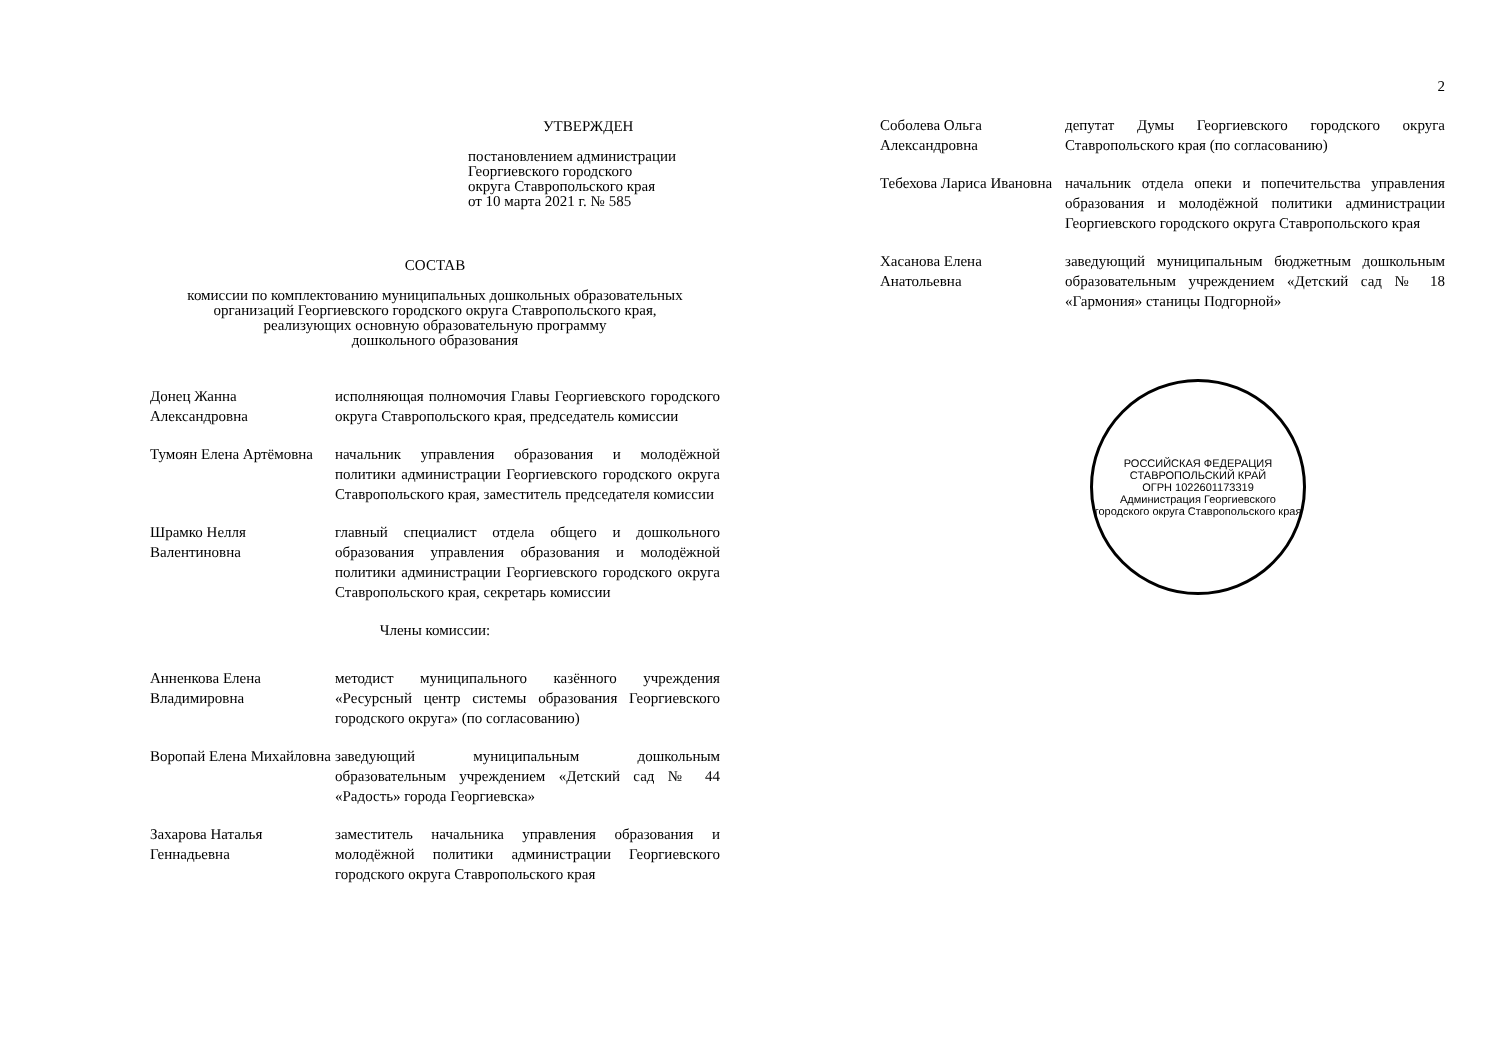УТВЕРЖДЕН
постановлением администрации
Георгиевского городского
округа Ставропольского края
от 10 марта 2021 г. № 585
СОСТАВ
комиссии по комплектованию муниципальных дошкольных образовательных
организаций Георгиевского городского округа Ставропольского края,
реализующих основную образовательную программу
дошкольного образования
| Донец Жанна Александровна | исполняющая полномочия Главы Георгиевского городского округа Ставропольского края, председатель комиссии |
| Тумоян Елена Артёмовна | начальник управления образования и молодёжной политики администрации Георгиевского городского округа Ставропольского края, заместитель председателя комиссии |
| Шрамко Нелля Валентиновна | главный специалист отдела общего и дошкольного образования управления образования и молодёжной политики администрации Георгиевского городского округа Ставропольского края, секретарь комиссии |
| Члены комиссии: | |
| Анненкова Елена Владимировна | методист муниципального казённого учреждения «Ресурсный центр системы образования Георгиевского городского округа» (по согласованию) |
| Воропай Елена Михайловна | заведующий муниципальным дошкольным образовательным учреждением «Детский сад № 44 «Радость» города Георгиевска» |
| Захарова Наталья Геннадьевна | заместитель начальника управления образования и молодёжной политики администрации Георгиевского городского округа Ставропольского края |
2
| Соболева Ольга Александровна | депутат Думы Георгиевского городского округа Ставропольского края (по согласованию) |
| Тебехова Лариса Ивановна | начальник отдела опеки и попечительства управления образования и молодёжной политики администрации Георгиевского городского округа Ставропольского края |
| Хасанова Елена Анатольевна | заведующий муниципальным бюджетным дошкольным образовательным учреждением «Детский сад № 18 «Гармония» станицы Подгорной» |
РОССИЙСКАЯ ФЕДЕРАЦИЯ СТАВРОПОЛЬСКИЙ КРАЙ
ОГРН 1022601173319
Администрация Георгиевского городского округа Ставропольского края